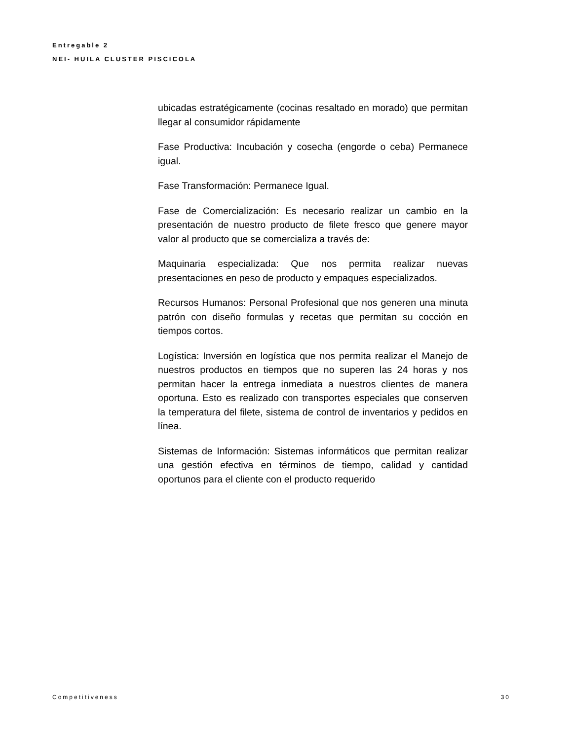Entregable 2
NEI- HUILA CLUSTER PISCICOLA
ubicadas estratégicamente (cocinas resaltado en morado) que permitan llegar al consumidor rápidamente
Fase Productiva: Incubación y cosecha (engorde o ceba) Permanece igual.
Fase Transformación: Permanece Igual.
Fase de Comercialización: Es necesario realizar un cambio en la presentación de nuestro producto de filete fresco que genere mayor valor al producto que se comercializa a través de:
Maquinaria especializada: Que nos permita realizar nuevas presentaciones en peso de producto y empaques especializados.
Recursos Humanos: Personal Profesional que nos generen una minuta patrón con diseño formulas y recetas que permitan su cocción en tiempos cortos.
Logística: Inversión en logística que nos permita realizar el Manejo de nuestros productos en tiempos que no superen las 24 horas y nos permitan hacer la entrega inmediata a nuestros clientes de manera oportuna. Esto es realizado con transportes especiales que conserven la temperatura del filete, sistema de control de inventarios y pedidos en línea.
Sistemas de Información: Sistemas informáticos que permitan realizar una gestión efectiva en términos de tiempo, calidad y cantidad oportunos para el cliente con el producto requerido
Competitiveness 30